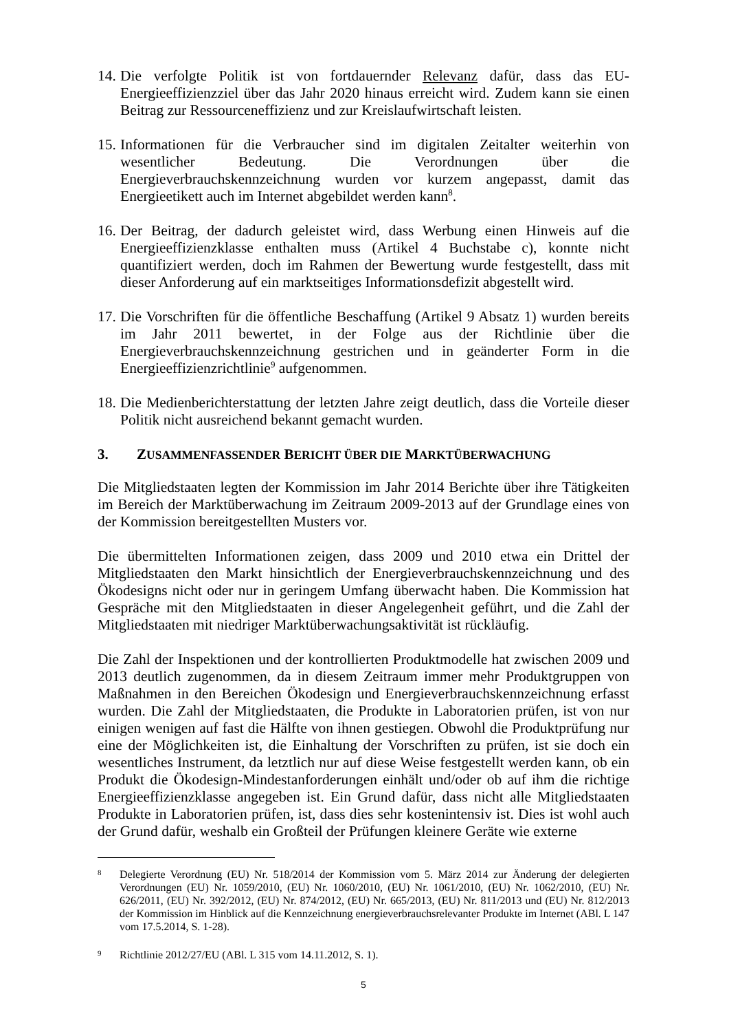14.
Die verfolgte Politik ist von fortdauernder Relevanz dafür, dass das EU-Energieeffizienzziel über das Jahr 2020 hinaus erreicht wird. Zudem kann sie einen Beitrag zur Ressourceneffizienz und zur Kreislaufwirtschaft leisten.
15.
Informationen für die Verbraucher sind im digitalen Zeitalter weiterhin von wesentlicher Bedeutung. Die Verordnungen über die Energieverbrauchskennzeichnung wurden vor kurzem angepasst, damit das Energieetikett auch im Internet abgebildet werden kann<sup>8</sup>.
16.
Der Beitrag, der dadurch geleistet wird, dass Werbung einen Hinweis auf die Energieeffizienzklasse enthalten muss (Artikel 4 Buchstabe c), konnte nicht quantifiziert werden, doch im Rahmen der Bewertung wurde festgestellt, dass mit dieser Anforderung auf ein marktseitiges Informationsdefizit abgestellt wird.
17.
Die Vorschriften für die öffentliche Beschaffung (Artikel 9 Absatz 1) wurden bereits im Jahr 2011 bewertet, in der Folge aus der Richtlinie über die Energieverbrauchskennzeichnung gestrichen und in geänderter Form in die Energieeffizienzrichtlinie<sup>9</sup> aufgenommen.
18.
Die Medienberichterstattung der letzten Jahre zeigt deutlich, dass die Vorteile dieser Politik nicht ausreichend bekannt gemacht wurden.
3. ZUSAMMENFASSENDER BERICHT ÜBER DIE MARKTÜBERWACHUNG
Die Mitgliedstaaten legten der Kommission im Jahr 2014 Berichte über ihre Tätigkeiten im Bereich der Marktüberwachung im Zeitraum 2009-2013 auf der Grundlage eines von der Kommission bereitgestellten Musters vor.
Die übermittelten Informationen zeigen, dass 2009 und 2010 etwa ein Drittel der Mitgliedstaaten den Markt hinsichtlich der Energieverbrauchskennzeichnung und des Ökodesigns nicht oder nur in geringem Umfang überwacht haben. Die Kommission hat Gespräche mit den Mitgliedstaaten in dieser Angelegenheit geführt, und die Zahl der Mitgliedstaaten mit niedriger Marktüberwachungsaktivität ist rückläufig.
Die Zahl der Inspektionen und der kontrollierten Produktmodelle hat zwischen 2009 und 2013 deutlich zugenommen, da in diesem Zeitraum immer mehr Produktgruppen von Maßnahmen in den Bereichen Ökodesign und Energieverbrauchskennzeichnung erfasst wurden. Die Zahl der Mitgliedstaaten, die Produkte in Laboratorien prüfen, ist von nur einigen wenigen auf fast die Hälfte von ihnen gestiegen. Obwohl die Produktprüfung nur eine der Möglichkeiten ist, die Einhaltung der Vorschriften zu prüfen, ist sie doch ein wesentliches Instrument, da letztlich nur auf diese Weise festgestellt werden kann, ob ein Produkt die Ökodesign-Mindestanforderungen einhält und/oder ob auf ihm die richtige Energieeffizienzklasse angegeben ist. Ein Grund dafür, dass nicht alle Mitgliedstaaten Produkte in Laboratorien prüfen, ist, dass dies sehr kostenintensiv ist. Dies ist wohl auch der Grund dafür, weshalb ein Großteil der Prüfungen kleinere Geräte wie externe
8
Delegierte Verordnung (EU) Nr. 518/2014 der Kommission vom 5. März 2014 zur Änderung der delegierten Verordnungen (EU) Nr. 1059/2010, (EU) Nr. 1060/2010, (EU) Nr. 1061/2010, (EU) Nr. 1062/2010, (EU) Nr. 626/2011, (EU) Nr. 392/2012, (EU) Nr. 874/2012, (EU) Nr. 665/2013, (EU) Nr. 811/2013 und (EU) Nr. 812/2013 der Kommission im Hinblick auf die Kennzeichnung energieverbrauchsrelevanter Produkte im Internet (ABl. L 147 vom 17.5.2014, S. 1-28).
9
Richtlinie 2012/27/EU (ABl. L 315 vom 14.11.2012, S. 1).
5